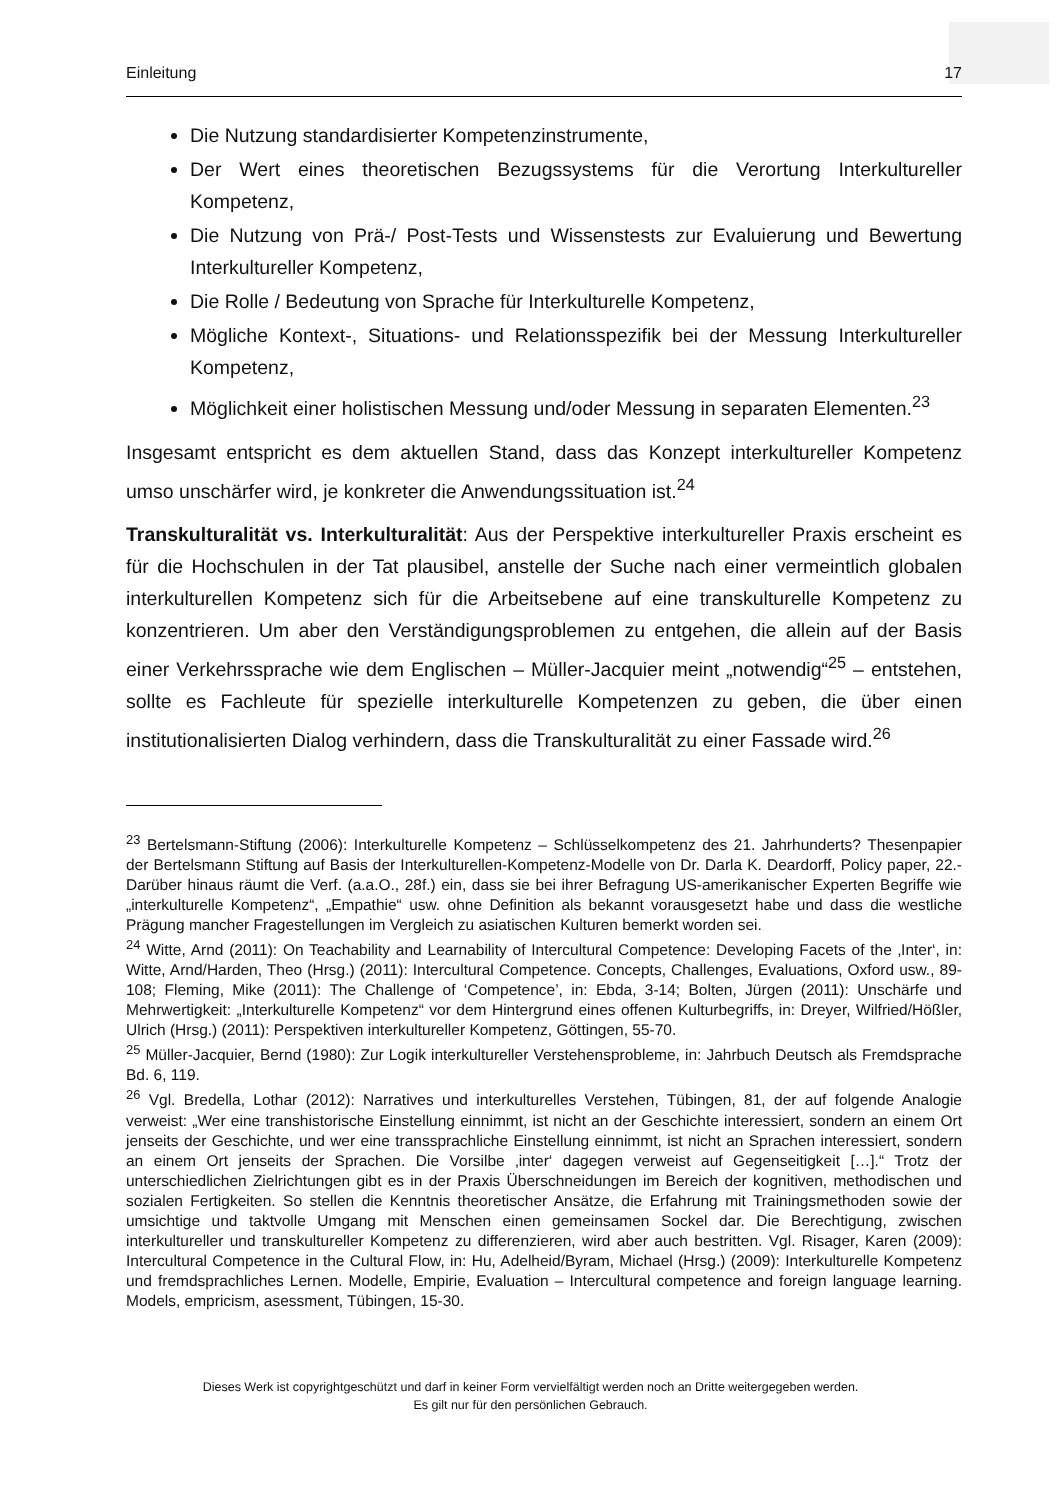Einleitung 17
Die Nutzung standardisierter Kompetenzinstrumente,
Der Wert eines theoretischen Bezugssystems für die Verortung Interkultureller Kompetenz,
Die Nutzung von Prä-/ Post-Tests und Wissenstests zur Evaluierung und Bewertung Interkultureller Kompetenz,
Die Rolle / Bedeutung von Sprache für Interkulturelle Kompetenz,
Mögliche Kontext-, Situations- und Relationsspezifik bei der Messung Interkultureller Kompetenz,
Möglichkeit einer holistischen Messung und/oder Messung in separaten Elementen.<sup>23</sup>
Insgesamt entspricht es dem aktuellen Stand, dass das Konzept interkultureller Kompetenz umso unschärfer wird, je konkreter die Anwendungssituation ist.<sup>24</sup>
Transkulturalität vs. Interkulturalität: Aus der Perspektive interkultureller Praxis erscheint es für die Hochschulen in der Tat plausibel, anstelle der Suche nach einer vermeintlich globalen interkulturellen Kompetenz sich für die Arbeitsebene auf eine transkulturelle Kompetenz zu konzentrieren. Um aber den Verständigungsproblemen zu entgehen, die allein auf der Basis einer Verkehrssprache wie dem Englischen – Müller-Jacquier meint „notwendig“<sup>25</sup> – entstehen, sollte es Fachleute für spezielle interkulturelle Kompetenzen zu geben, die über einen institutionalisierten Dialog verhindern, dass die Transkulturalität zu einer Fassade wird.<sup>26</sup>
<sup>23</sup> Bertelsmann-Stiftung (2006): Interkulturelle Kompetenz – Schlüsselkompetenz des 21. Jahrhunderts? Thesenpapier der Bertelsmann Stiftung auf Basis der Interkulturellen-Kompetenz-Modelle von Dr. Darla K. Deardorff, Policy paper, 22.- Darüber hinaus räumt die Verf. (a.a.O., 28f.) ein, dass sie bei ihrer Befragung US-amerikanischer Experten Begriffe wie „interkulturelle Kompetenz“, „Empathie“ usw. ohne Definition als bekannt vorausgesetzt habe und dass die westliche Prägung mancher Fragestellungen im Vergleich zu asiatischen Kulturen bemerkt worden sei.
<sup>24</sup> Witte, Arnd (2011): On Teachability and Learnability of Intercultural Competence: Developing Facets of the ‚Inter‘, in: Witte, Arnd/Harden, Theo (Hrsg.) (2011): Intercultural Competence. Concepts, Challenges, Evaluations, Oxford usw., 89-108; Fleming, Mike (2011): The Challenge of ‘Competence’, in: Ebda, 3-14; Bolten, Jürgen (2011): Unschärfe und Mehrwertigkeit: „Interkulturelle Kompetenz“ vor dem Hintergrund eines offenen Kulturbegriffs, in: Dreyer, Wilfried/Hößler, Ulrich (Hrsg.) (2011): Perspektiven interkultureller Kompetenz, Göttingen, 55-70.
<sup>25</sup> Müller-Jacquier, Bernd (1980): Zur Logik interkultureller Verstehensprobleme, in: Jahrbuch Deutsch als Fremdsprache Bd. 6, 119.
<sup>26</sup> Vgl. Bredella, Lothar (2012): Narratives und interkulturelles Verstehen, Tübingen, 81, der auf folgende Analogie verweist: „Wer eine transhistorische Einstellung einnimmt, ist nicht an der Geschichte interessiert, sondern an einem Ort jenseits der Geschichte, und wer eine transsprachliche Einstellung einnimmt, ist nicht an Sprachen interessiert, sondern an einem Ort jenseits der Sprachen. Die Vorsilbe ‚inter‘ dagegen verweist auf Gegenseitigkeit […].“ Trotz der unterschiedlichen Zielrichtungen gibt es in der Praxis Überschneidungen im Bereich der kognitiven, methodischen und sozialen Fertigkeiten. So stellen die Kenntnis theoretischer Ansätze, die Erfahrung mit Trainingsmethoden sowie der umsichtige und taktvolle Umgang mit Menschen einen gemeinsamen Sockel dar. Die Berechtigung, zwischen interkultureller und transkultureller Kompetenz zu differenzieren, wird aber auch bestritten. Vgl. Risager, Karen (2009): Intercultural Competence in the Cultural Flow, in: Hu, Adelheid/Byram, Michael (Hrsg.) (2009): Interkulturelle Kompetenz und fremdsprachliches Lernen. Modelle, Empirie, Evaluation – Intercultural competence and foreign language learning. Models, empricism, asessment, Tübingen, 15-30.
Dieses Werk ist copyrightgeschützt und darf in keiner Form vervielfältigt werden noch an Dritte weitergegeben werden.
Es gilt nur für den persönlichen Gebrauch.